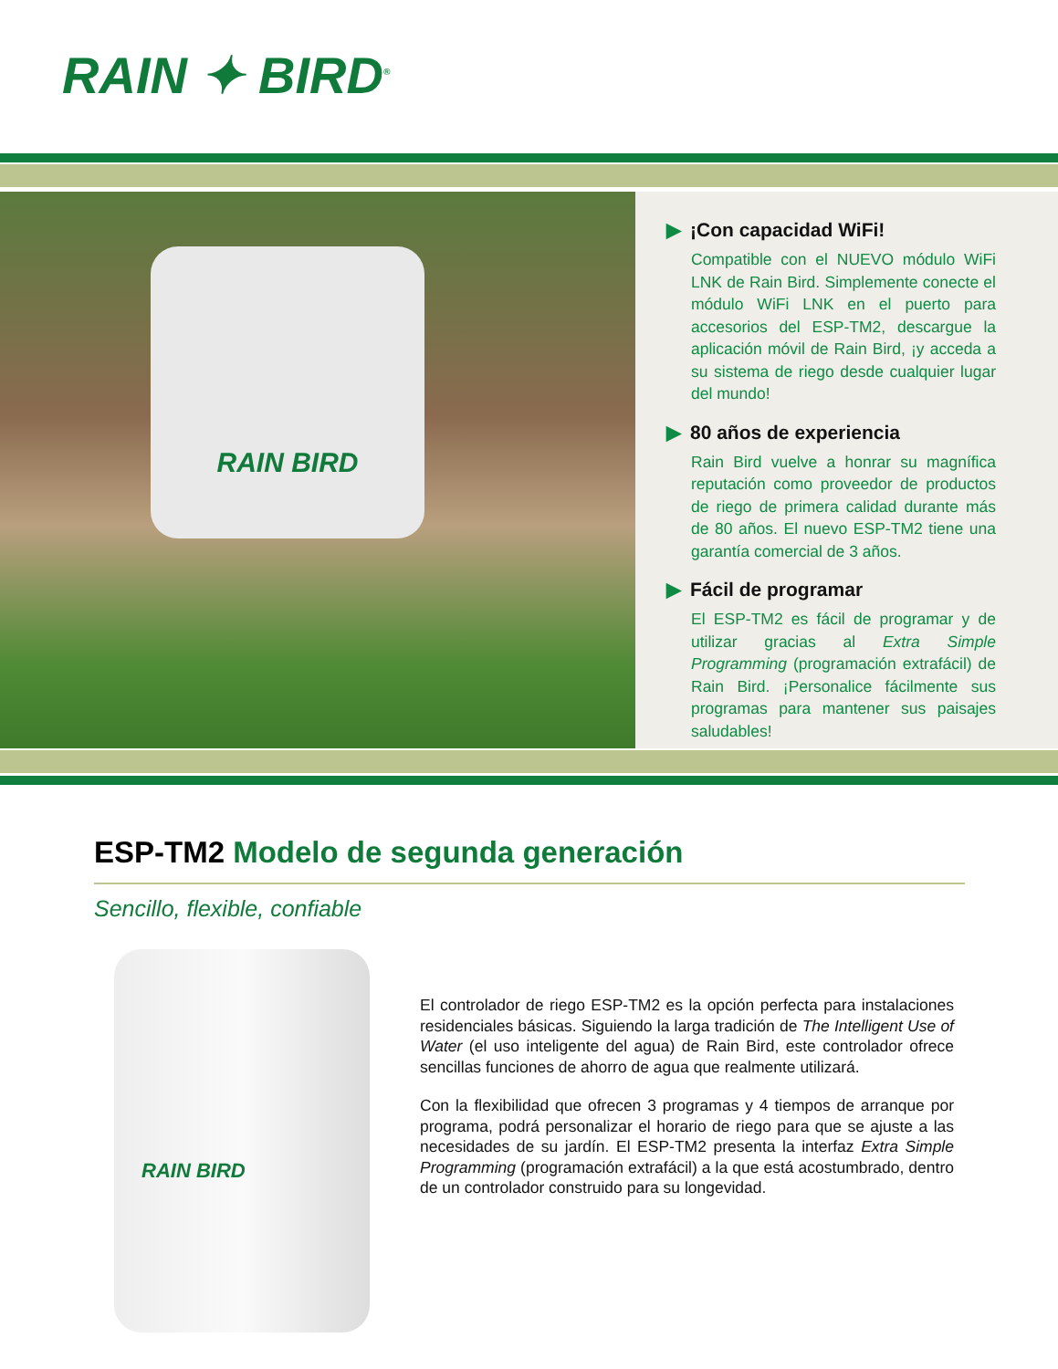RAIN ✦ BIRD<sup>®</sup>
RAIN BIRD
▶ ¡Con capacidad WiFi!
Compatible con el NUEVO módulo WiFi LNK de Rain Bird. Simplemente conecte el módulo WiFi LNK en el puerto para accesorios del ESP-TM2, descargue la aplicación móvil de Rain Bird, ¡y acceda a su sistema de riego desde cualquier lugar del mundo!
▶ 80 años de experiencia
Rain Bird vuelve a honrar su magnífica reputación como proveedor de productos de riego de primera calidad durante más de 80 años. El nuevo ESP-TM2 tiene una garantía comercial de 3 años.
▶ Fácil de programar
El ESP-TM2 es fácil de programar y de utilizar gracias al Extra Simple Programming (programación extrafácil) de Rain Bird. ¡Personalice fácilmente sus programas para mantener sus paisajes saludables!
ESP-TM2 Modelo de segunda generación
Sencillo, flexible, confiable
RAIN BIRD
El controlador de riego ESP-TM2 es la opción perfecta para instalaciones residenciales básicas. Siguiendo la larga tradición de The Intelligent Use of Water (el uso inteligente del agua) de Rain Bird, este controlador ofrece sencillas funciones de ahorro de agua que realmente utilizará.
Con la flexibilidad que ofrecen 3 programas y 4 tiempos de arranque por programa, podrá personalizar el horario de riego para que se ajuste a las necesidades de su jardín. El ESP-TM2 presenta la interfaz Extra Simple Programming (programación extrafácil) a la que está acostumbrado, dentro de un controlador construido para su longevidad.